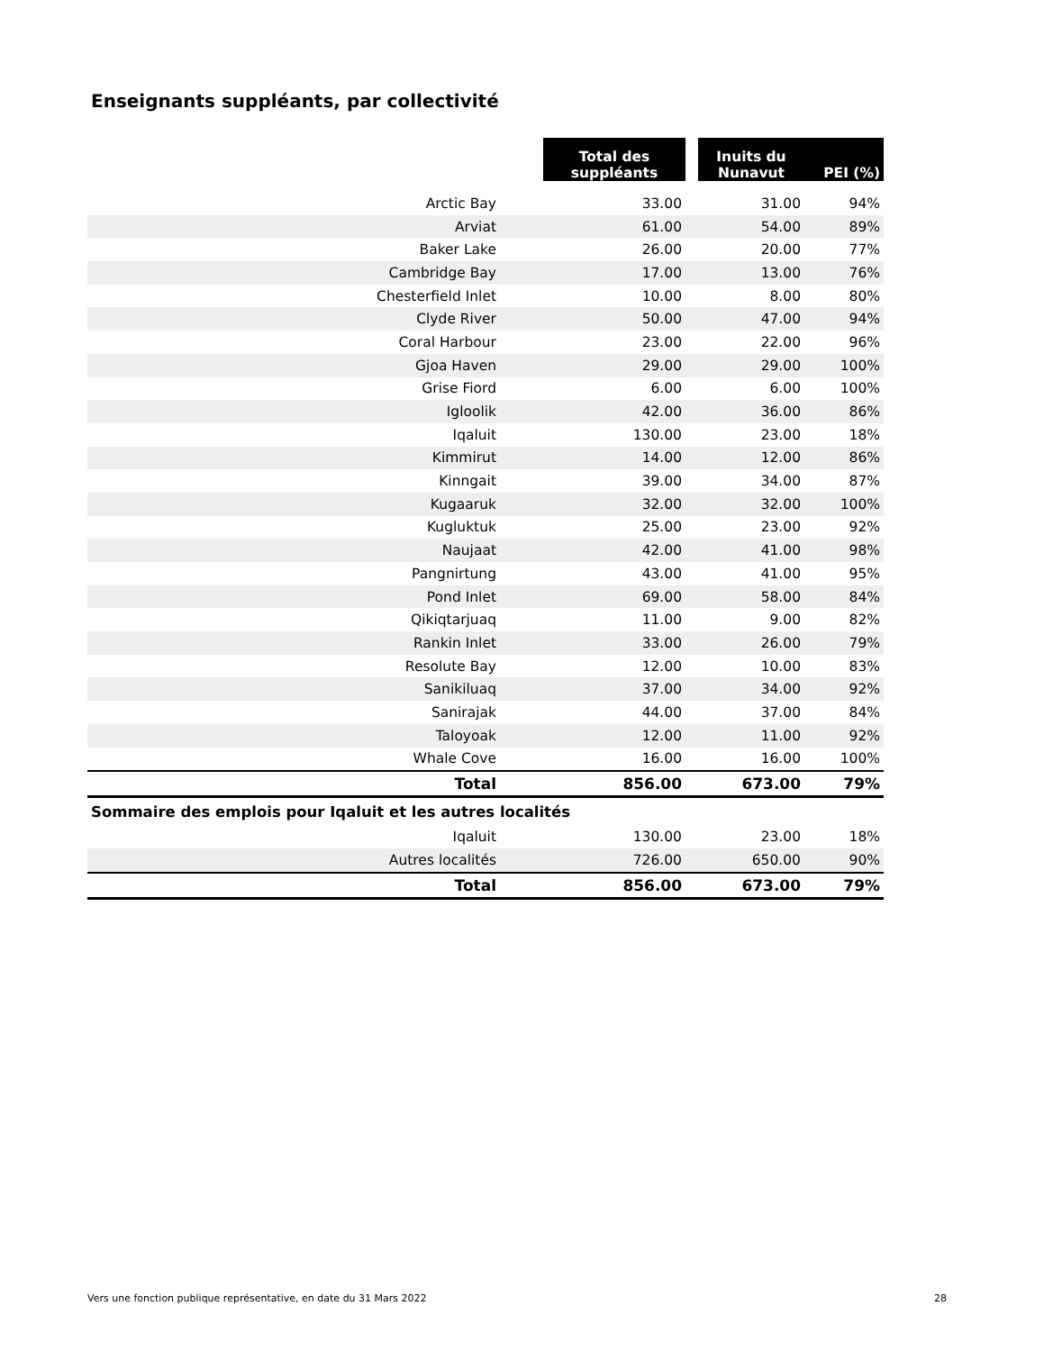Enseignants suppléants, par collectivité
| | | Total des suppléants | | Inuits du Nunavut | PEI (%) |
| --- | --- | --- | --- | --- | --- |
| Arctic Bay | | 33.00 | | 31.00 | 94% |
| Arviat | | 61.00 | | 54.00 | 89% |
| Baker Lake | | 26.00 | | 20.00 | 77% |
| Cambridge Bay | | 17.00 | | 13.00 | 76% |
| Chesterfield Inlet | | 10.00 | | 8.00 | 80% |
| Clyde River | | 50.00 | | 47.00 | 94% |
| Coral Harbour | | 23.00 | | 22.00 | 96% |
| Gjoa Haven | | 29.00 | | 29.00 | 100% |
| Grise Fiord | | 6.00 | | 6.00 | 100% |
| Igloolik | | 42.00 | | 36.00 | 86% |
| Iqaluit | | 130.00 | | 23.00 | 18% |
| Kimmirut | | 14.00 | | 12.00 | 86% |
| Kinngait | | 39.00 | | 34.00 | 87% |
| Kugaaruk | | 32.00 | | 32.00 | 100% |
| Kugluktuk | | 25.00 | | 23.00 | 92% |
| Naujaat | | 42.00 | | 41.00 | 98% |
| Pangnirtung | | 43.00 | | 41.00 | 95% |
| Pond Inlet | | 69.00 | | 58.00 | 84% |
| Qikiqtarjuaq | | 11.00 | | 9.00 | 82% |
| Rankin Inlet | | 33.00 | | 26.00 | 79% |
| Resolute Bay | | 12.00 | | 10.00 | 83% |
| Sanikiluaq | | 37.00 | | 34.00 | 92% |
| Sanirajak | | 44.00 | | 37.00 | 84% |
| Taloyoak | | 12.00 | | 11.00 | 92% |
| Whale Cove | | 16.00 | | 16.00 | 100% |
| Total | | 856.00 | | 673.00 | 79% |
| Sommaire des emplois pour Iqaluit et les autres localités | | | | | |
| Iqaluit | | 130.00 | | 23.00 | 18% |
| Autres localités | | 726.00 | | 650.00 | 90% |
| Total | | 856.00 | | 673.00 | 79% |
Vers une fonction publique représentative, en date du 31 Mars 2022 28